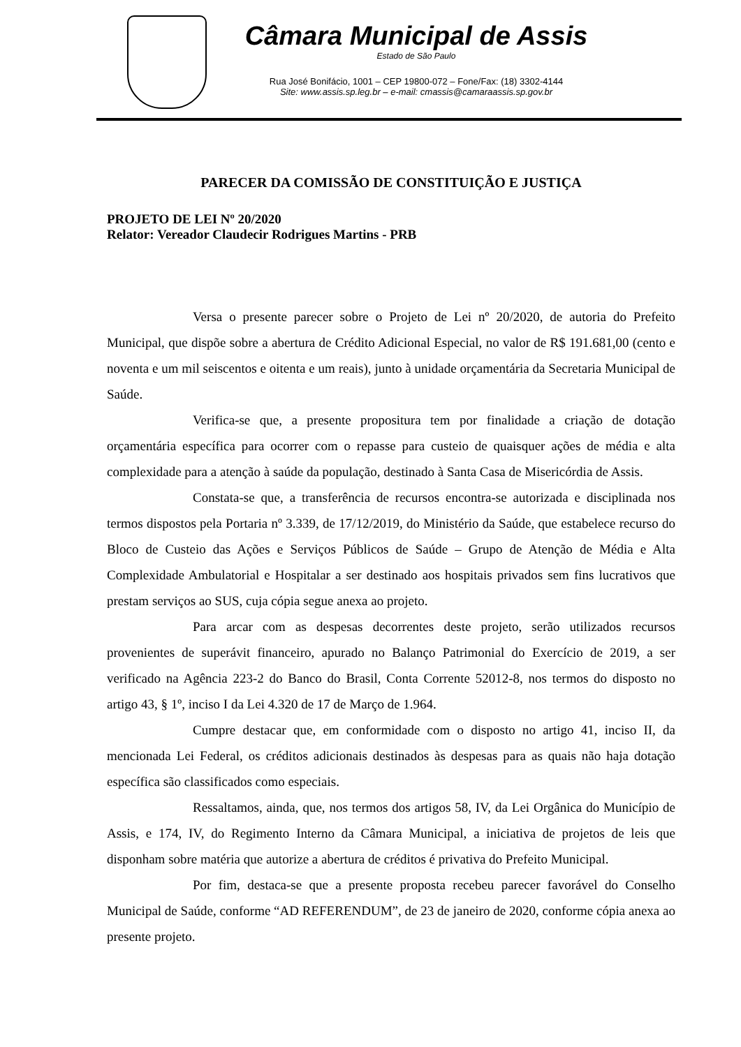Câmara Municipal de Assis
Estado de São Paulo
Rua José Bonifácio, 1001 – CEP 19800-072 – Fone/Fax: (18) 3302-4144
Site: www.assis.sp.leg.br – e-mail: cmassis@camaraassis.sp.gov.br
PARECER DA COMISSÃO DE CONSTITUIÇÃO E JUSTIÇA
PROJETO DE LEI Nº 20/2020
Relator: Vereador Claudecir Rodrigues Martins - PRB
Versa o presente parecer sobre o Projeto de Lei nº 20/2020, de autoria do Prefeito Municipal, que dispõe sobre a abertura de Crédito Adicional Especial, no valor de R$ 191.681,00 (cento e noventa e um mil seiscentos e oitenta e um reais), junto à unidade orçamentária da Secretaria Municipal de Saúde.
Verifica-se que, a presente propositura tem por finalidade a criação de dotação orçamentária específica para ocorrer com o repasse para custeio de quaisquer ações de média e alta complexidade para a atenção à saúde da população, destinado à Santa Casa de Misericórdia de Assis.
Constata-se que, a transferência de recursos encontra-se autorizada e disciplinada nos termos dispostos pela Portaria nº 3.339, de 17/12/2019, do Ministério da Saúde, que estabelece recurso do Bloco de Custeio das Ações e Serviços Públicos de Saúde – Grupo de Atenção de Média e Alta Complexidade Ambulatorial e Hospitalar a ser destinado aos hospitais privados sem fins lucrativos que prestam serviços ao SUS, cuja cópia segue anexa ao projeto.
Para arcar com as despesas decorrentes deste projeto, serão utilizados recursos provenientes de superávit financeiro, apurado no Balanço Patrimonial do Exercício de 2019, a ser verificado na Agência 223-2 do Banco do Brasil, Conta Corrente 52012-8, nos termos do disposto no artigo 43, § 1º, inciso I da Lei 4.320 de 17 de Março de 1.964.
Cumpre destacar que, em conformidade com o disposto no artigo 41, inciso II, da mencionada Lei Federal, os créditos adicionais destinados às despesas para as quais não haja dotação específica são classificados como especiais.
Ressaltamos, ainda, que, nos termos dos artigos 58, IV, da Lei Orgânica do Município de Assis, e 174, IV, do Regimento Interno da Câmara Municipal, a iniciativa de projetos de leis que disponham sobre matéria que autorize a abertura de créditos é privativa do Prefeito Municipal.
Por fim, destaca-se que a presente proposta recebeu parecer favorável do Conselho Municipal de Saúde, conforme “AD REFERENDUM”, de 23 de janeiro de 2020, conforme cópia anexa ao presente projeto.